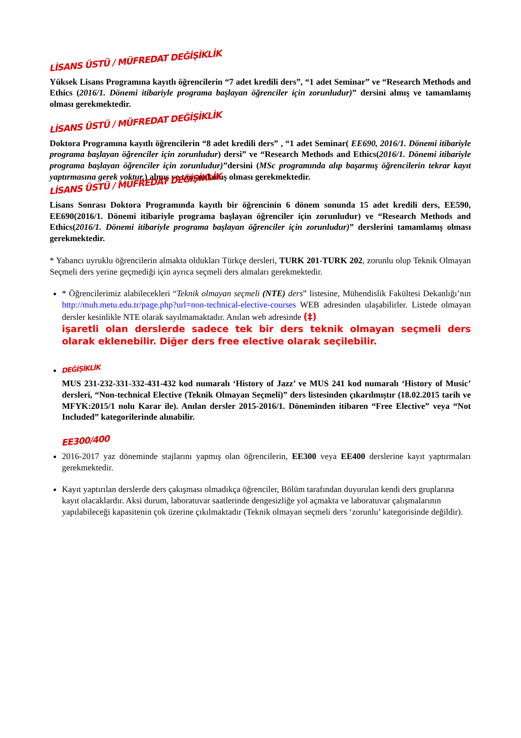LİSANS ÜSTÜ / MÜFREDAT DEĞİŞİKLİK
Yüksek Lisans Programına kayıtlı öğrencilerin “7 adet kredili ders”, “1 adet Seminar” ve “Research Methods and Ethics (2016/1. Dönemi itibariyle programa başlayan öğrenciler için zorunludur)” dersini almış ve tamamlamış olması gerekmektedir.
LİSANS ÜSTÜ / MÜFREDAT DEĞİŞİKLİK
Doktora Programına kayıtlı öğrencilerin “8 adet kredili ders” , “1 adet Seminar( EE690, 2016/1. Dönemi itibariyle programa başlayan öğrenciler için zorunludur) dersi” ve “Research Methods and Ethics(2016/1. Dönemi itibariyle programa başlayan öğrenciler için zorunludur)”dersini (MSc programında alıp başarmış öğrencilerin tekrar kayıt yaptırmasına gerek yoktur.) almış ve tamamlamış olması gerekmektedir.
LİSANS ÜSTÜ / MÜFREDAT DEĞİŞİKLİK
Lisans Sonrası Doktora Programında kayıtlı bir öğrencinin 6 dönem sonunda 15 adet kredili ders, EE590, EE690(2016/1. Dönemi itibariyle programa başlayan öğrenciler için zorunludur) ve “Research Methods and Ethics(2016/1. Dönemi itibariyle programa başlayan öğrenciler için zorunludur)” derslerini tamamlamış olması gerekmektedir.
* Yabancı uyruklu öğrencilerin almakta oldukları Türkçe dersleri, TURK 201-TURK 202, zorunlu olup Teknik Olmayan Seçmeli ders yerine geçmediği için ayrıca seçmeli ders almaları gerekmektedir.
* Öğrencilerimiz alabilecekleri “Teknik olmayan seçmeli (NTE) ders” listesine, Mühendislik Fakültesi Dekanlığı’nın http://muh.metu.edu.tr/page.php?url=non-technical-elective-courses WEB adresinden ulaşabilirler. Listede olmayan dersler kesinlikle NTE olarak sayılmamaktadır. Anılan web adresinde (‡)
işaretli olan derslerde sadece tek bir ders teknik olmayan seçmeli ders olarak eklenebilir. Diğer ders free elective olarak seçilebilir.
DEĞİŞİKLİK
MUS 231-232-331-332-431-432 kod numaralı ‘History of Jazz’ ve MUS 241 kod numaralı ‘History of Music’ dersleri, “Non-technical Elective (Teknik Olmayan Seçmeli)” ders listesinden çıkarılmıştır (18.02.2015 tarih ve MFYK:2015/1 nolu Karar ile). Anılan dersler 2015-2016/1. Döneminden itibaren “Free Elective” veya “Not Included” kategorilerinde alınabilir.
EE300/400
2016-2017 yaz döneminde stajlarını yapmış olan öğrencilerin, EE300 veya EE400 derslerine kayıt yaptırmaları gerekmektedir.
Kayıt yaptırılan derslerde ders çakışması olmadıkça öğrenciler, Bölüm tarafından duyurulan kendi ders gruplarına kayıt olacaklardır. Aksi durum, laboratuvar saatlerinde dengesizliğe yol açmakta ve laboratuvar çalışmalarının yapılabileceği kapasitenin çok üzerine çıkılmaktadır (Teknik olmayan seçmeli ders ‘zorunlu’ kategorisinde değildir).